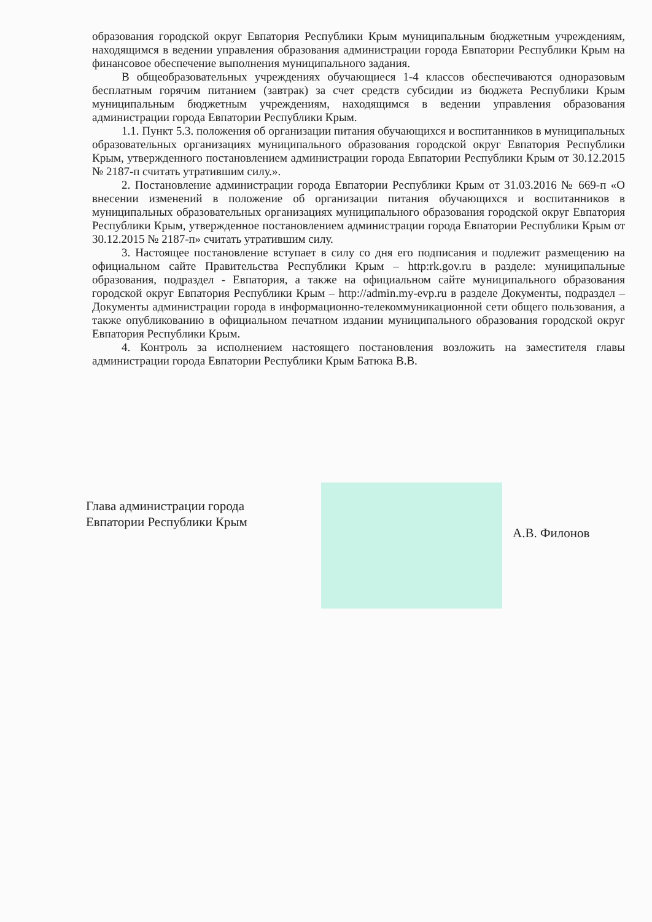образования городской округ Евпатория Республики Крым муниципальным бюджетным учреждениям, находящимся в ведении управления образования администрации города Евпатории Республики Крым на финансовое обеспечение выполнения муниципального задания.
В общеобразовательных учреждениях обучающиеся 1-4 классов обеспечиваются одноразовым бесплатным горячим питанием (завтрак) за счет средств субсидии из бюджета Республики Крым муниципальным бюджетным учреждениям, находящимся в ведении управления образования администрации города Евпатории Республики Крым.
1.1. Пункт 5.3. положения об организации питания обучающихся и воспитанников в муниципальных образовательных организациях муниципального образования городской округ Евпатория Республики Крым, утвержденного постановлением администрации города Евпатории Республики Крым от 30.12.2015 № 2187-п считать утратившим силу.».
2. Постановление администрации города Евпатории Республики Крым от 31.03.2016 № 669-п «О внесении изменений в положение об организации питания обучающихся и воспитанников в муниципальных образовательных организациях муниципального образования городской округ Евпатория Республики Крым, утвержденное постановлением администрации города Евпатории Республики Крым от 30.12.2015 № 2187-п» считать утратившим силу.
3. Настоящее постановление вступает в силу со дня его подписания и подлежит размещению на официальном сайте Правительства Республики Крым – http:rk.gov.ru в разделе: муниципальные образования, подраздел - Евпатория, а также на официальном сайте муниципального образования городской округ Евпатория Республики Крым – http://admin.my-evp.ru в разделе Документы, подраздел – Документы администрации города в информационно-телекоммуникационной сети общего пользования, а также опубликованию в официальном печатном издании муниципального образования городской округ Евпатория Республики Крым.
4. Контроль за исполнением настоящего постановления возложить на заместителя главы администрации города Евпатории Республики Крым Батюка В.В.
Глава администрации города
Евпатории Республики Крым
А.В. Филонов